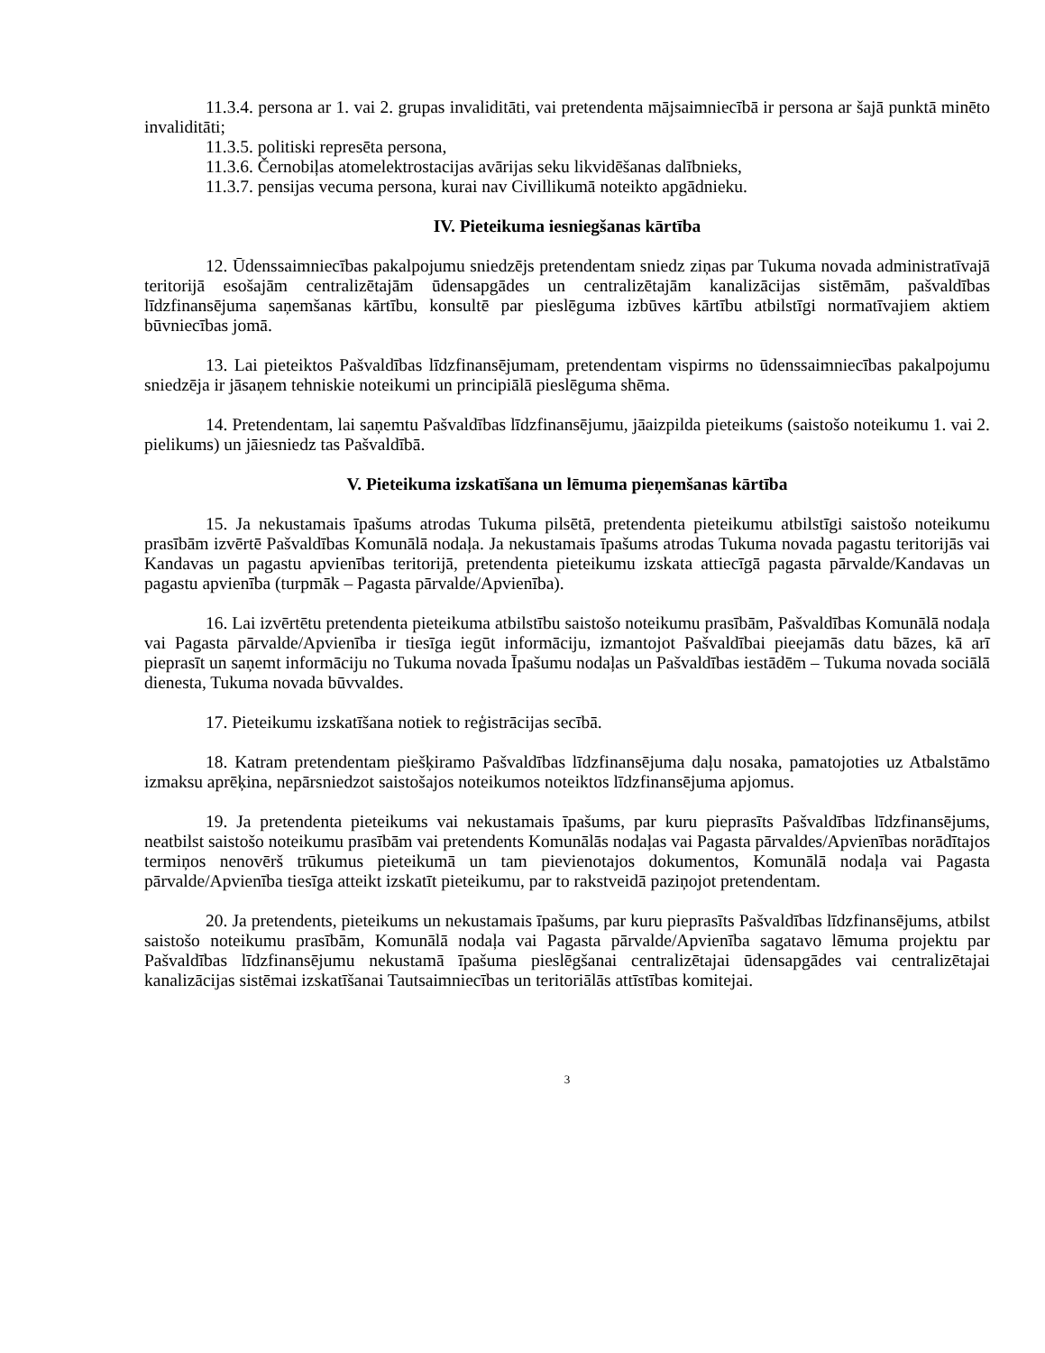11.3.4. persona ar 1. vai 2. grupas invaliditāti, vai pretendenta mājsaimniecībā ir persona ar šajā punktā minēto invaliditāti;
11.3.5. politiski represēta persona,
11.3.6. Černobiļas atomelektrostacijas avārijas seku likvidēšanas dalībnieks,
11.3.7. pensijas vecuma persona, kurai nav Civillikumā noteikto apgādnieku.
IV. Pieteikuma iesniegšanas kārtība
12. Ūdenssaimniecības pakalpojumu sniedzējs pretendentam sniedz ziņas par Tukuma novada administratīvajā teritorijā esošajām centralizētajām ūdensapgādes un centralizētajām kanalizācijas sistēmām, pašvaldības līdzfinansējuma saņemšanas kārtību, konsultē par pieslēguma izbūves kārtību atbilstīgi normatīvajiem aktiem būvniecības jomā.
13. Lai pieteiktos Pašvaldības līdzfinansējumam, pretendentam vispirms no ūdenssaimniecības pakalpojumu sniedzēja ir jāsaņem tehniskie noteikumi un principiālā pieslēguma shēma.
14. Pretendentam, lai saņemtu Pašvaldības līdzfinansējumu, jāaizpilda pieteikums (saistošo noteikumu 1. vai 2. pielikums) un jāiesniedz tas Pašvaldībā.
V. Pieteikuma izskatīšana un lēmuma pieņemšanas kārtība
15. Ja nekustamais īpašums atrodas Tukuma pilsētā, pretendenta pieteikumu atbilstīgi saistošo noteikumu prasībām izvērtē Pašvaldības Komunālā nodaļa. Ja nekustamais īpašums atrodas Tukuma novada pagastu teritorijās vai Kandavas un pagastu apvienības teritorijā, pretendenta pieteikumu izskata attiecīgā pagasta pārvalde/Kandavas un pagastu apvienība (turpmāk – Pagasta pārvalde/Apvienība).
16. Lai izvērtētu pretendenta pieteikuma atbilstību saistošo noteikumu prasībām, Pašvaldības Komunālā nodaļa vai Pagasta pārvalde/Apvienība ir tiesīga iegūt informāciju, izmantojot Pašvaldībai pieejamās datu bāzes, kā arī pieprasīt un saņemt informāciju no Tukuma novada Īpašumu nodaļas un Pašvaldības iestādēm – Tukuma novada sociālā dienesta, Tukuma novada būvvaldes.
17. Pieteikumu izskatīšana notiek to reģistrācijas secībā.
18. Katram pretendentam piešķiramo Pašvaldības līdzfinansējuma daļu nosaka, pamatojoties uz Atbalstāmo izmaksu aprēķina, nepārsniedzot saistošajos noteikumos noteiktos līdzfinansējuma apjomus.
19. Ja pretendenta pieteikums vai nekustamais īpašums, par kuru pieprasīts Pašvaldības līdzfinansējums, neatbilst saistošo noteikumu prasībām vai pretendents Komunālās nodaļas vai Pagasta pārvaldes/Apvienības norādītajos termiņos nenovērš trūkumus pieteikumā un tam pievienotajos dokumentos, Komunālā nodaļa vai Pagasta pārvalde/Apvienība tiesīga atteikt izskatīt pieteikumu, par to rakstveidā paziņojot pretendentam.
20. Ja pretendents, pieteikums un nekustamais īpašums, par kuru pieprasīts Pašvaldības līdzfinansējums, atbilst saistošo noteikumu prasībām, Komunālā nodaļa vai Pagasta pārvalde/Apvienība sagatavo lēmuma projektu par Pašvaldības līdzfinansējumu nekustamā īpašuma pieslēgšanai centralizētajai ūdensapgādes vai centralizētajai kanalizācijas sistēmai izskatīšanai Tautsaimniecības un teritoriālās attīstības komitejai.
3